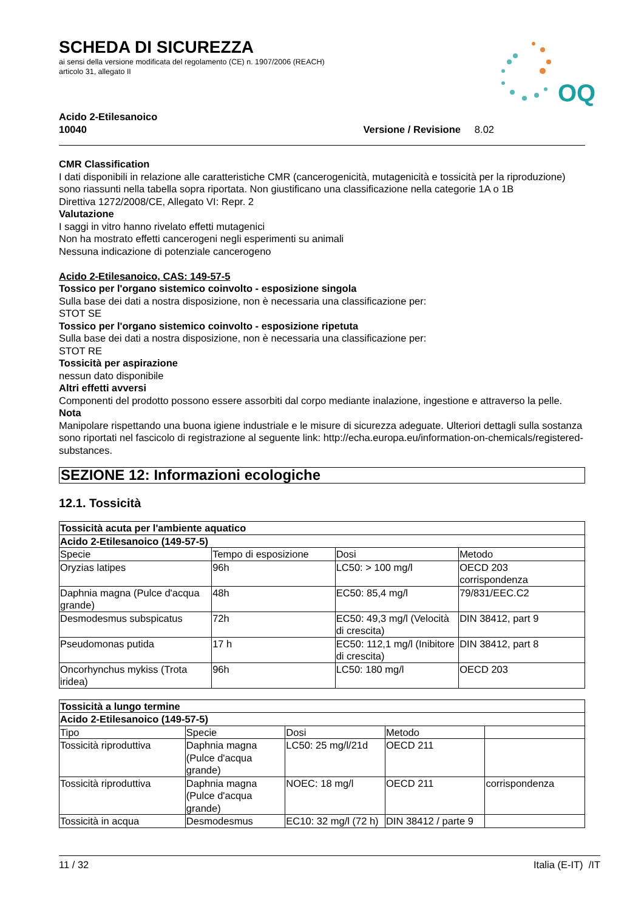OQ
SCHEDA DI SICUREZZA
ai sensi della versione modificata del regolamento (CE) n. 1907/2006 (REACH)
articolo 31, allegato II
Acido 2-Etilesanoico
10040 Versione / Revisione 8.02
CMR Classification
I dati disponibili in relazione alle caratteristiche CMR (cancerogenicità, mutagenicità e tossicità per la riproduzione) sono riassunti nella tabella sopra riportata. Non giustificano una classificazione nella categorie 1A o 1B
Direttiva 1272/2008/CE, Allegato VI: Repr. 2
Valutazione
I saggi in vitro hanno rivelato effetti mutagenici
Non ha mostrato effetti cancerogeni negli esperimenti su animali
Nessuna indicazione di potenziale cancerogeno
Acido 2-Etilesanoico, CAS: 149-57-5
Tossico per l'organo sistemico coinvolto - esposizione singola
Sulla base dei dati a nostra disposizione, non è necessaria una classificazione per:
STOT SE
Tossico per l'organo sistemico coinvolto - esposizione ripetuta
Sulla base dei dati a nostra disposizione, non è necessaria una classificazione per:
STOT RE
Tossicità per aspirazione
nessun dato disponibile
Altri effetti avversi
Componenti del prodotto possono essere assorbiti dal corpo mediante inalazione, ingestione e attraverso la pelle.
Nota
Manipolare rispettando una buona igiene industriale e le misure di sicurezza adeguate. Ulteriori dettagli sulla sostanza sono riportati nel fascicolo di registrazione al seguente link: http://echa.europa.eu/information-on-chemicals/registered-substances.
SEZIONE 12: Informazioni ecologiche
12.1. Tossicità
| Tossicità acuta per l'ambiente aquatico | | | |
| --- | --- | --- | --- |
| Acido 2-Etilesanoico (149-57-5) | | | |
| Specie | Tempo di esposizione | Dosi | Metodo |
| Oryzias latipes | 96h | LC50: > 100 mg/l | OECD 203 corrispondenza |
| Daphnia magna (Pulce d'acqua grande) | 48h | EC50: 85,4 mg/l | 79/831/EEC.C2 |
| Desmodesmus subspicatus | 72h | EC50: 49,3 mg/l (Velocità di crescita) | DIN 38412, part 9 |
| Pseudomonas putida | 17 h | EC50: 112,1 mg/l (Inibitore di crescita) | DIN 38412, part 8 |
| Oncorhynchus mykiss (Trota iridea) | 96h | LC50: 180 mg/l | OECD 203 |
| Tossicità a lungo termine | | | | |
| --- | --- | --- | --- | --- |
| Acido 2-Etilesanoico (149-57-5) | | | | |
| Tipo | Specie | Dosi | Metodo | |
| Tossicità riproduttiva | Daphnia magna (Pulce d'acqua grande) | LC50: 25 mg/l/21d | OECD 211 | |
| Tossicità riproduttiva | Daphnia magna (Pulce d'acqua grande) | NOEC: 18 mg/l | OECD 211 | corrispondenza |
| Tossicità in acqua | Desmodesmus | EC10: 32 mg/l (72 h) | DIN 38412 / parte 9 | |
11 / 32 Italia (E-IT) /IT